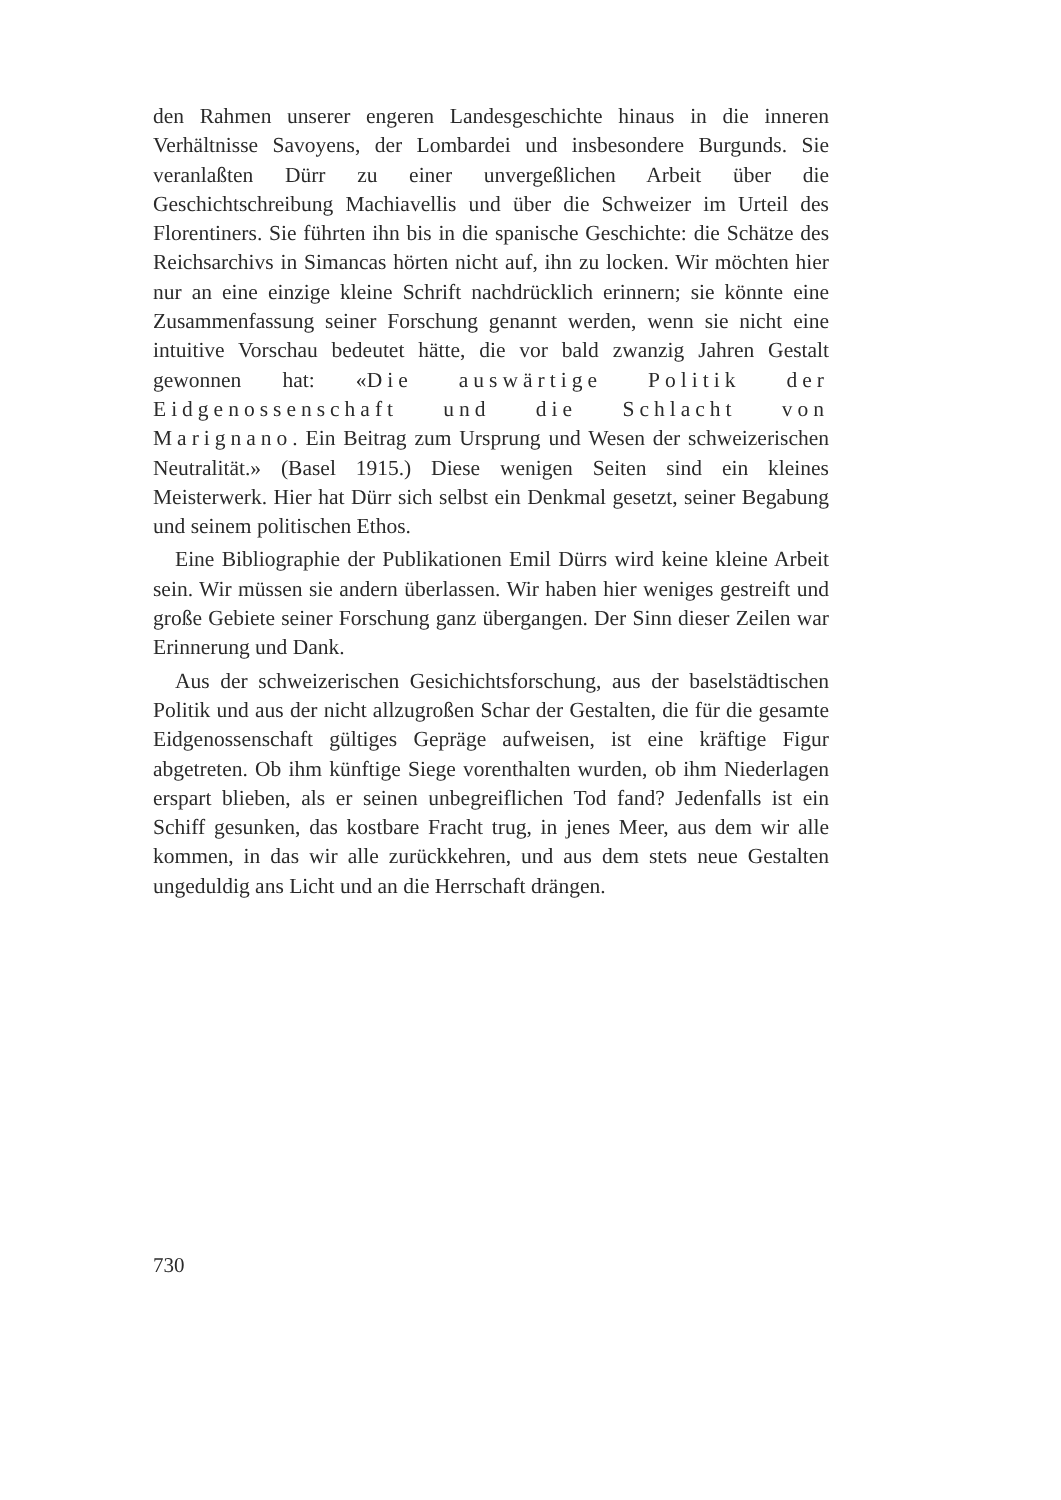den Rahmen unserer engeren Landesgeschichte hinaus in die inneren Verhältnisse Savoyens, der Lombardei und insbesondere Burgunds. Sie veranlaßten Dürr zu einer unvergeßlichen Arbeit über die Geschichtschreibung Machiavellis und über die Schweizer im Urteil des Florentiners. Sie führten ihn bis in die spanische Geschichte: die Schätze des Reichsarchivs in Simancas hörten nicht auf, ihn zu locken. Wir möchten hier nur an eine einzige kleine Schrift nachdrücklich erinnern; sie könnte eine Zusammenfassung seiner Forschung genannt werden, wenn sie nicht eine intuitive Vorschau bedeutet hätte, die vor bald zwanzig Jahren Gestalt gewonnen hat: «Die auswärtige Politik der Eidgenossenschaft und die Schlacht von Marignano. Ein Beitrag zum Ursprung und Wesen der schweizerischen Neutralität.» (Basel 1915.) Diese wenigen Seiten sind ein kleines Meisterwerk. Hier hat Dürr sich selbst ein Denkmal gesetzt, seiner Begabung und seinem politischen Ethos.
Eine Bibliographie der Publikationen Emil Dürrs wird keine kleine Arbeit sein. Wir müssen sie andern überlassen. Wir haben hier weniges gestreift und große Gebiete seiner Forschung ganz übergangen. Der Sinn dieser Zeilen war Erinnerung und Dank.
Aus der schweizerischen Gesichichtsforschung, aus der baselstädtischen Politik und aus der nicht allzugroßen Schar der Gestalten, die für die gesamte Eidgenossenschaft gültiges Gepräge aufweisen, ist eine kräftige Figur abgetreten. Ob ihm künftige Siege vorenthalten wurden, ob ihm Niederlagen erspart blieben, als er seinen unbegreiflichen Tod fand? Jedenfalls ist ein Schiff gesunken, das kostbare Fracht trug, in jenes Meer, aus dem wir alle kommen, in das wir alle zurückkehren, und aus dem stets neue Gestalten ungeduldig ans Licht und an die Herrschaft drängen.
730